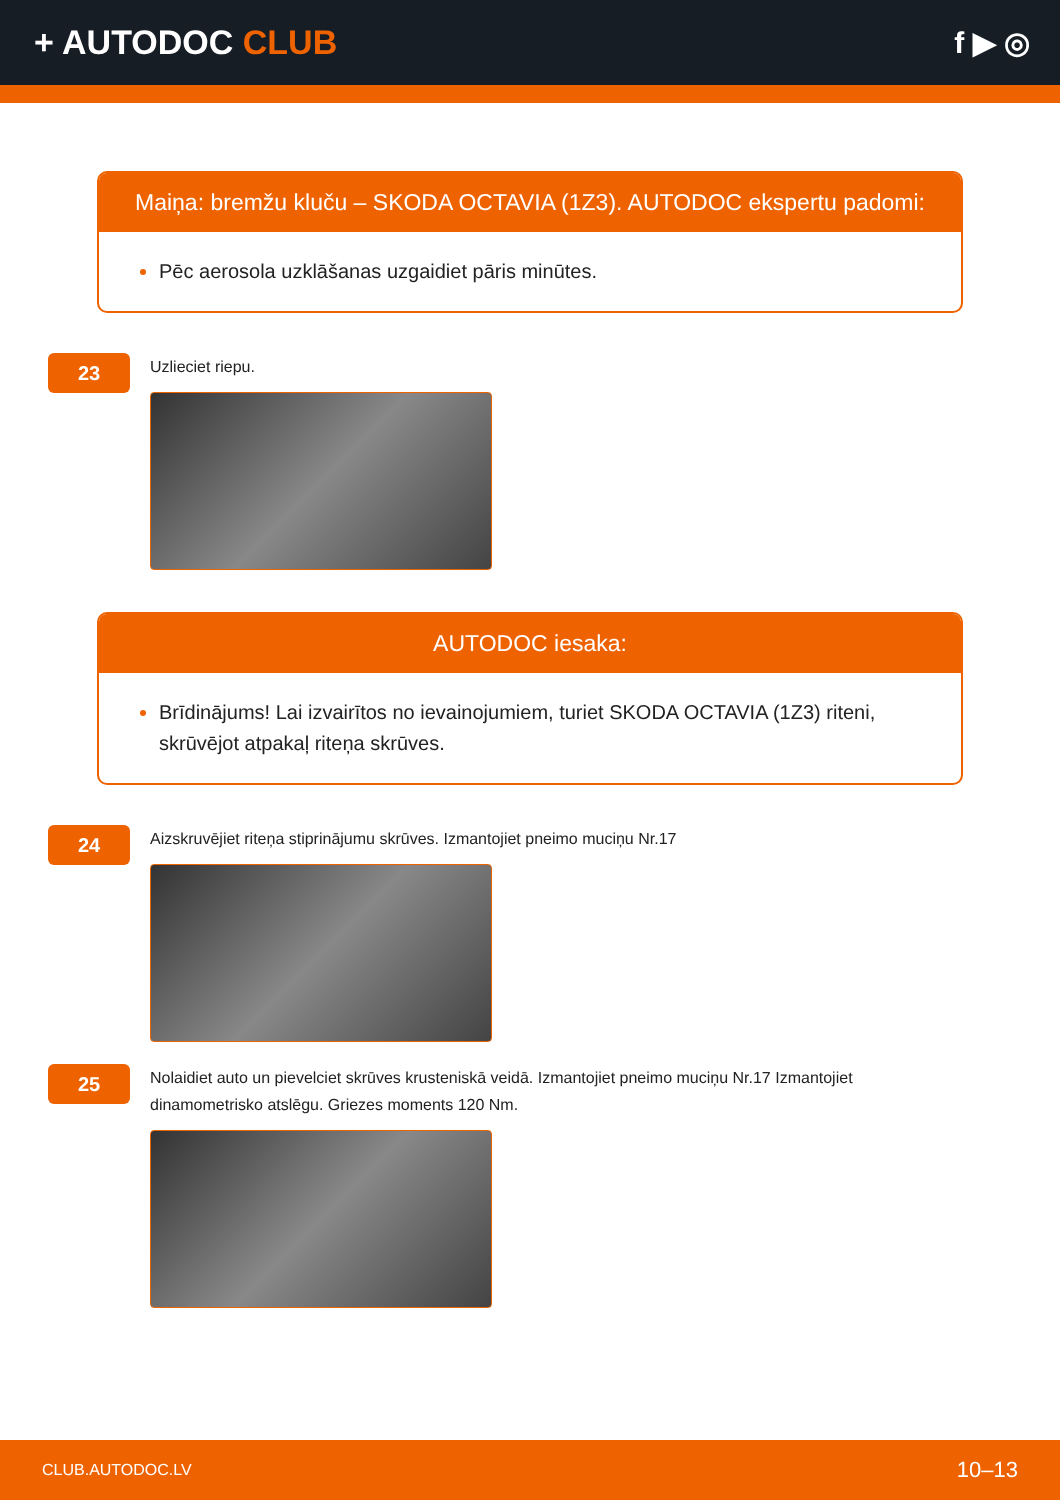+ AUTODOC CLUB f ▶ ◎
Maiņa: bremžu kluču – SKODA OCTAVIA (1Z3). AUTODOC ekspertu padomi:
Pēc aerosola uzklāšanas uzgaidiet pāris minūtes.
23
Uzlieciet riepu.
AUTODOC iesaka:
Brīdinājums! Lai izvairītos no ievainojumiem, turiet SKODA OCTAVIA (1Z3) riteni, skrūvējot atpakaļ riteņa skrūves.
24
Aizskruvējiet riteņa stiprinājumu skrūves. Izmantojiet pneimo muciņu Nr.17
25
Nolaidiet auto un pievelciet skrūves krusteniskā veidā. Izmantojiet pneimo muciņu Nr.17 Izmantojiet dinamometrisko atslēgu. Griezes moments 120 Nm.
CLUB.AUTODOC.LV 10–13